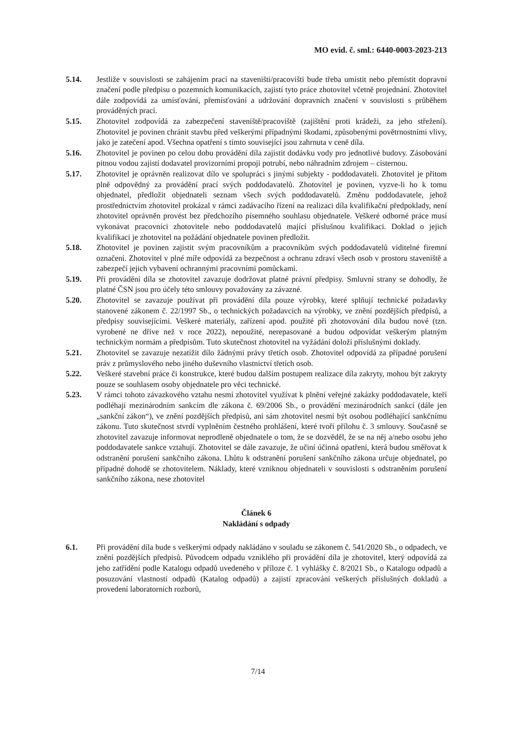MO evid. č. sml.: 6440-0003-2023-213
5.14. Jestliže v souvislosti se zahájením prací na staveništi/pracovišti bude třeba umístit nebo přemístit dopravní značení podle předpisu o pozemních komunikacích, zajistí tyto práce zhotovitel včetně projednání. Zhotovitel dále zodpovídá za umísťování, přemísťování a udržování dopravních značení v souvislosti s průběhem prováděných prací.
5.15. Zhotovitel zodpovídá za zabezpečení staveniště/pracoviště (zajištění proti krádeži, za jeho střežení). Zhotovitel je povinen chránit stavbu před veškerými případnými škodami, způsobenými povětrnostními vlivy, jako je zatečení apod. Všechna opatření s tímto související jsou zahrnuta v ceně díla.
5.16. Zhotovitel je povinen po celou dobu provádění díla zajistit dodávku vody pro jednotlivé budovy. Zásobování pitnou vodou zajistí dodavatel provizorními propoji potrubí, nebo náhradním zdrojem – cisternou.
5.17. Zhotovitel je oprávněn realizovat dílo ve spolupráci s jinými subjekty - poddodavateli. Zhotovitel je přitom plně odpovědný za provádění prací svých poddodavatelů. Zhotovitel je povinen, vyzve-li ho k tomu objednatel, předložit objednateli seznam všech svých poddodavatelů. Změnu poddodavatele, jehož prostřednictvím zhotovitel prokázal v rámci zadávacího řízení na realizaci díla kvalifikační předpoklady, není zhotovitel oprávněn provést bez předchozího písemného souhlasu objednatele. Veškeré odborné práce musí vykonávat pracovníci zhotovitele nebo poddodavatelů mající příslušnou kvalifikaci. Doklad o jejich kvalifikaci je zhotovitel na požádání objednatele povinen předložit.
5.18. Zhotovitel je povinen zajistit svým pracovníkům a pracovníkům svých poddodavatelů viditelné firemní označení. Zhotovitel v plné míře odpovídá za bezpečnost a ochranu zdraví všech osob v prostoru staveniště a zabezpečí jejich vybavení ochrannými pracovními pomůckami.
5.19. Při provádění díla se zhotovitel zavazuje dodržovat platné právní předpisy. Smluvní strany se dohodly, že platné ČSN jsou pro účely této smlouvy považovány za závazné.
5.20. Zhotovitel se zavazuje používat při provádění díla pouze výrobky, které splňují technické požadavky stanovené zákonem č. 22/1997 Sb., o technických požadavcích na výrobky, ve znění pozdějších předpisů, a předpisy souvisejícími. Veškeré materiály, zařízení apod. použité při zhotovování díla budou nové (tzn. vyrobené ne dříve než v roce 2022), nepoužité, nerepasované a budou odpovídat veškerým platným technickým normám a předpisům. Tuto skutečnost zhotovitel na vyžádání doloží příslušnými doklady.
5.21. Zhotovitel se zavazuje nezatížit dílo žádnými právy třetích osob. Zhotovitel odpovídá za případné porušení práv z průmyslového nebo jiného duševního vlastnictví třetích osob.
5.22. Veškeré stavební práce či konstrukce, které budou dalším postupem realizace díla zakryty, mohou být zakryty pouze se souhlasem osoby objednatele pro věci technické.
5.23. V rámci tohoto závazkového vztahu nesmí zhotovitel využívat k plnění veřejné zakázky poddodavatele, kteří podléhají mezinárodním sankcím dle zákona č. 69/2006 Sb., o provádění mezinárodních sankcí (dále jen „sankční zákon“), ve znění pozdějších předpisů, ani sám zhotovitel nesmí být osobou podléhající sankčnímu zákonu. Tuto skutečnost stvrdí vyplněním čestného prohlášení, které tvoří přílohu č. 3 smlouvy. Současně se zhotovitel zavazuje informovat neprodleně objednatele o tom, že se dozvěděl, že se na něj a/nebo osobu jeho poddodavatele sankce vztahují. Zhotovitel se dále zavazuje, že učiní účinná opatření, která budou směřovat k odstranění porušení sankčního zákona. Lhůtu k odstranění porušení sankčního zákona určuje objednatel, po případné dohodě se zhotovitelem. Náklady, které vzniknou objednateli v souvislosti s odstraněním porušení sankčního zákona, nese zhotovitel
Článek 6
Nakládání s odpady
6.1. Při provádění díla bude s veškerými odpady nakládáno v souladu se zákonem č. 541/2020 Sb., o odpadech, ve znění pozdějších předpisů. Původcem odpadu vzniklého při provádění díla je zhotovitel, který odpovídá za jeho zatřídění podle Katalogu odpadů uvedeného v příloze č. 1 vyhlášky č. 8/2021 Sb., o Katalogu odpadů a posuzování vlastností odpadů (Katalog odpadů) a zajistí zpracování veškerých příslušných dokladů a provedení laboratorních rozborů,
7/14